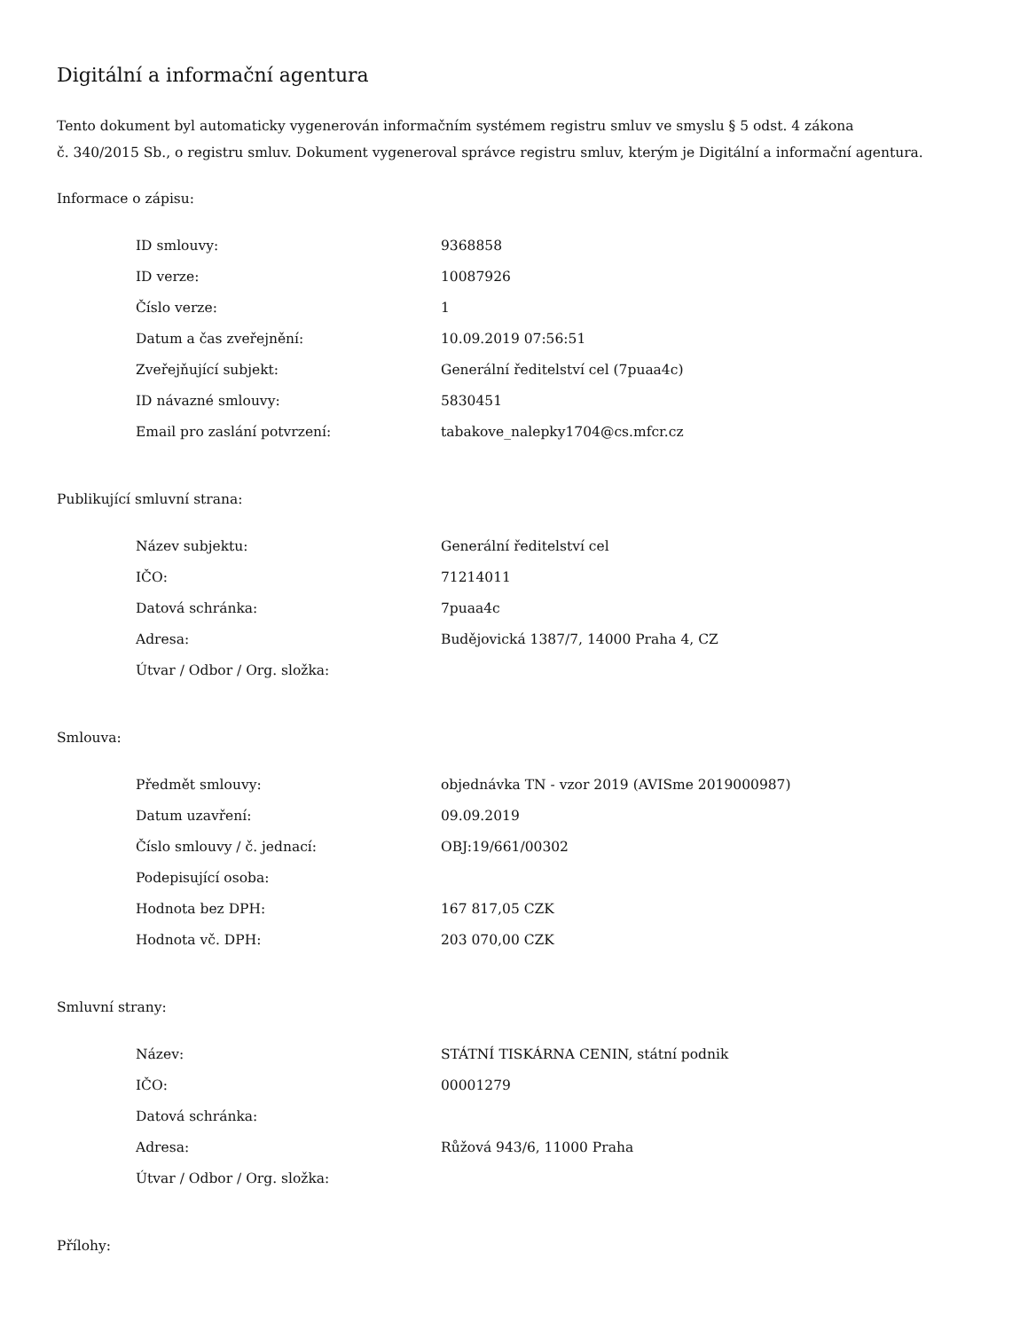Digitální a informační agentura
Tento dokument byl automaticky vygenerován informačním systémem registru smluv ve smyslu § 5 odst. 4 zákona
č. 340/2015 Sb., o registru smluv. Dokument vygeneroval správce registru smluv, kterým je Digitální a informační agentura.
Informace o zápisu:
| ID smlouvy: | 9368858 |
| ID verze: | 10087926 |
| Číslo verze: | 1 |
| Datum a čas zveřejnění: | 10.09.2019 07:56:51 |
| Zveřejňující subjekt: | Generální ředitelství cel (7puaa4c) |
| ID návazné smlouvy: | 5830451 |
| Email pro zaslání potvrzení: | tabakove_nalepky1704@cs.mfcr.cz |
Publikující smluvní strana:
| Název subjektu: | Generální ředitelství cel |
| IČO: | 71214011 |
| Datová schránka: | 7puaa4c |
| Adresa: | Budějovická 1387/7, 14000 Praha 4, CZ |
| Útvar / Odbor / Org. složka: | |
Smlouva:
| Předmět smlouvy: | objednávka TN - vzor 2019 (AVISme 2019000987) |
| Datum uzavření: | 09.09.2019 |
| Číslo smlouvy / č. jednací: | OBJ:19/661/00302 |
| Podepisující osoba: | |
| Hodnota bez DPH: | 167 817,05 CZK |
| Hodnota vč. DPH: | 203 070,00 CZK |
Smluvní strany:
| Název: | STÁTNÍ TISKÁRNA CENIN, státní podnik |
| IČO: | 00001279 |
| Datová schránka: | |
| Adresa: | Růžová 943/6, 11000 Praha |
| Útvar / Odbor / Org. složka: | |
Přílohy: